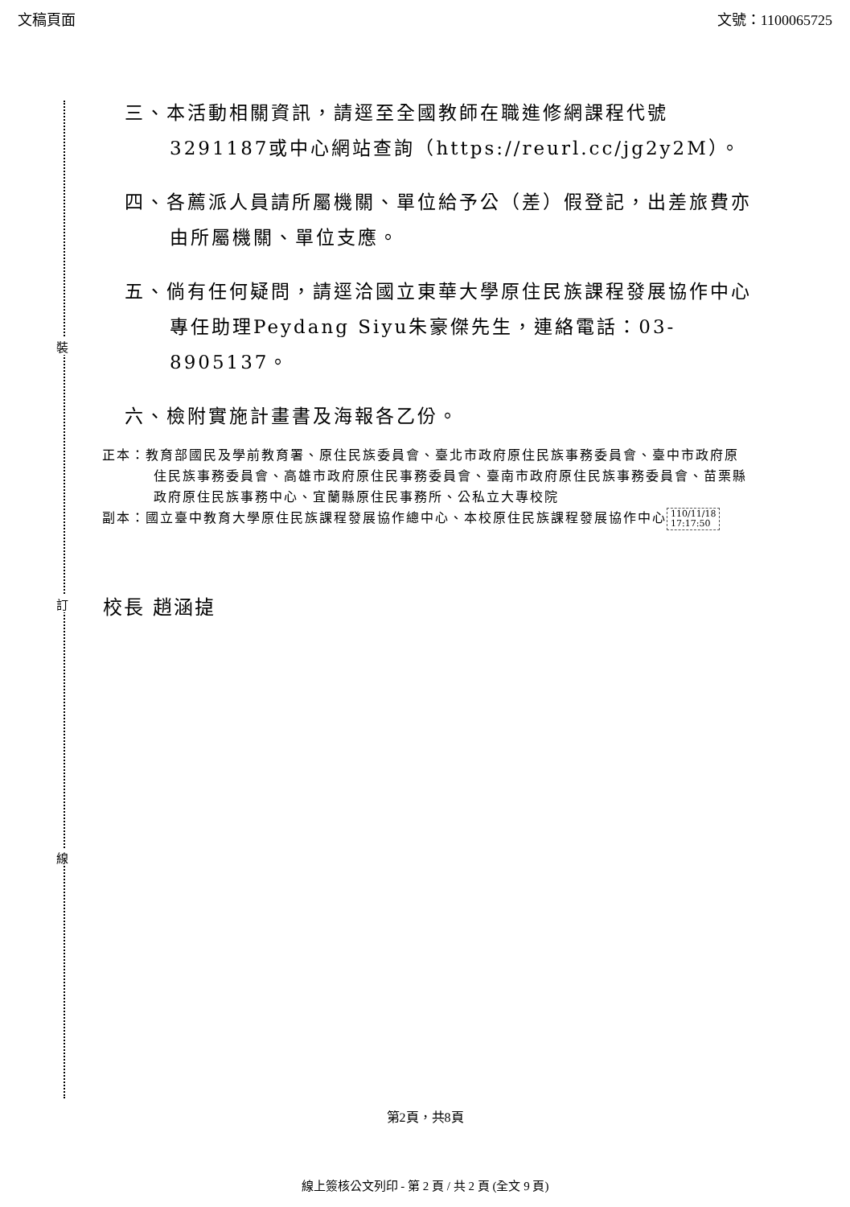文稿頁面 文號：1100065725
裝
訂
線
三、本活動相關資訊，請逕至全國教師在職進修網課程代號3291187或中心網站查詢（https://reurl.cc/jg2y2M）。
四、各薦派人員請所屬機關、單位給予公（差）假登記，出差旅費亦由所屬機關、單位支應。
五、倘有任何疑問，請逕洽國立東華大學原住民族課程發展協作中心專任助理Peydang Siyu朱豪傑先生，連絡電話：03-8905137。
六、檢附實施計畫書及海報各乙份。
正本：教育部國民及學前教育署、原住民族委員會、臺北市政府原住民族事務委員會、臺中市政府原住民族事務委員會、高雄市政府原住民事務委員會、臺南市政府原住民族事務委員會、苗栗縣政府原住民族事務中心、宜蘭縣原住民事務所、公私立大專校院
副本：國立臺中教育大學原住民族課程發展協作總中心、本校原住民族課程發展協作中心 110/11/18
17:17:50
校長 趙涵㨗
第2頁，共8頁
線上簽核公文列印 - 第 2 頁 / 共 2 頁 (全文 9 頁)